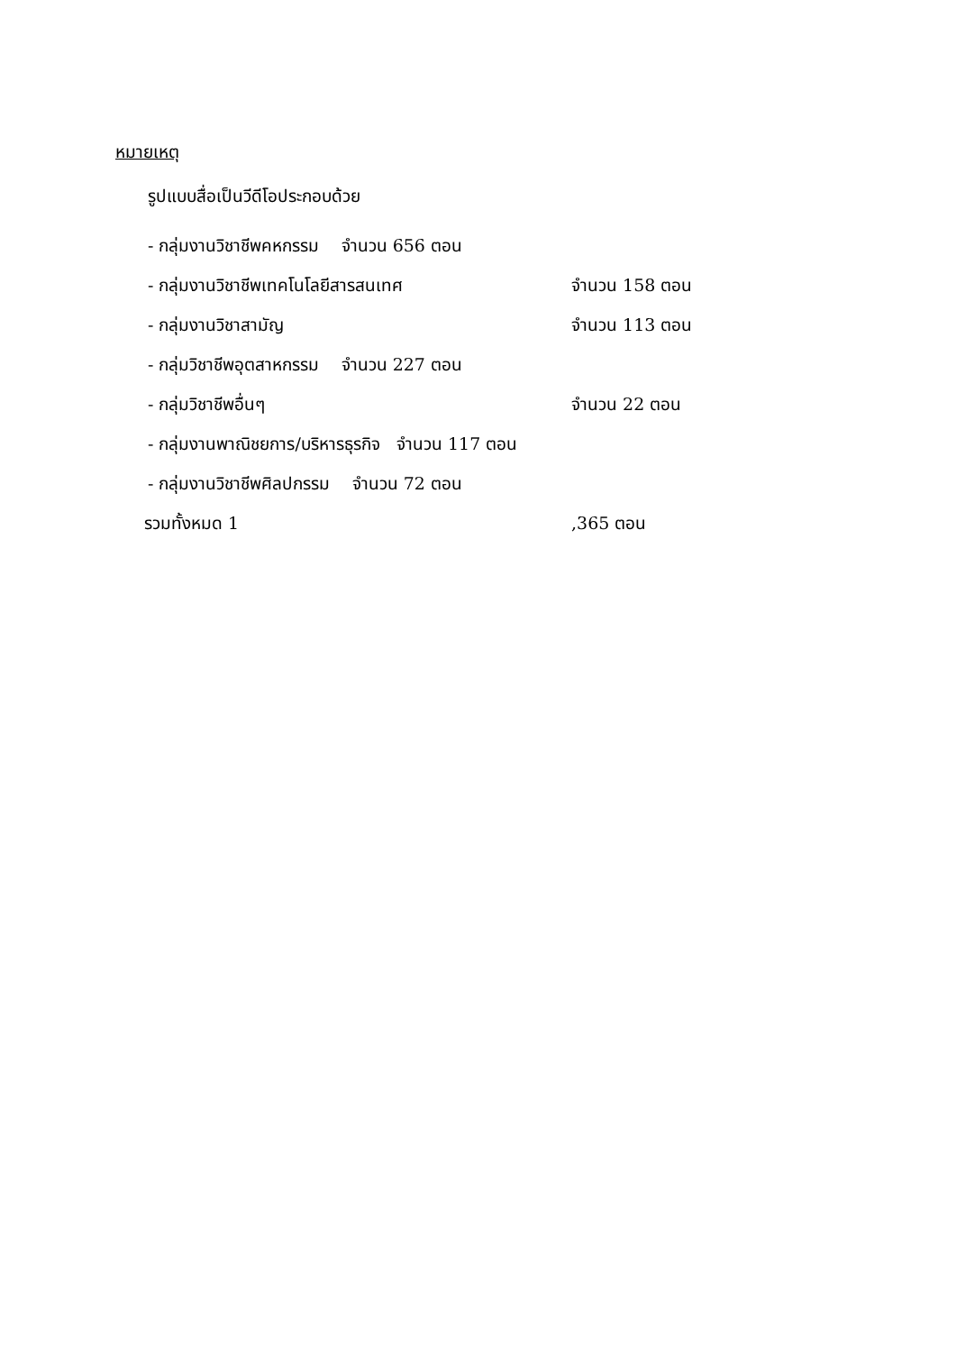หมายเหตุ
รูปแบบสื่อเป็นวีดีโอประกอบด้วย
- กลุ่มงานวิชาชีพคหกรรม จำนวน 656 ตอน
- กลุ่มงานวิชาชีพเทคโนโลยีสารสนเทศ จำนวน 158 ตอน
- กลุ่มงานวิชาสามัญ จำนวน 113 ตอน
- กลุ่มวิชาชีพอุตสาหกรรม จำนวน 227 ตอน
- กลุ่มวิชาชีพอื่นๆ จำนวน 22 ตอน
- กลุ่มงานพาณิชยการ/บริหารธุรกิจ จำนวน 117 ตอน
- กลุ่มงานวิชาชีพศิลปกรรม จำนวน 72 ตอน
รวมทั้งหมด 1 ,365 ตอน